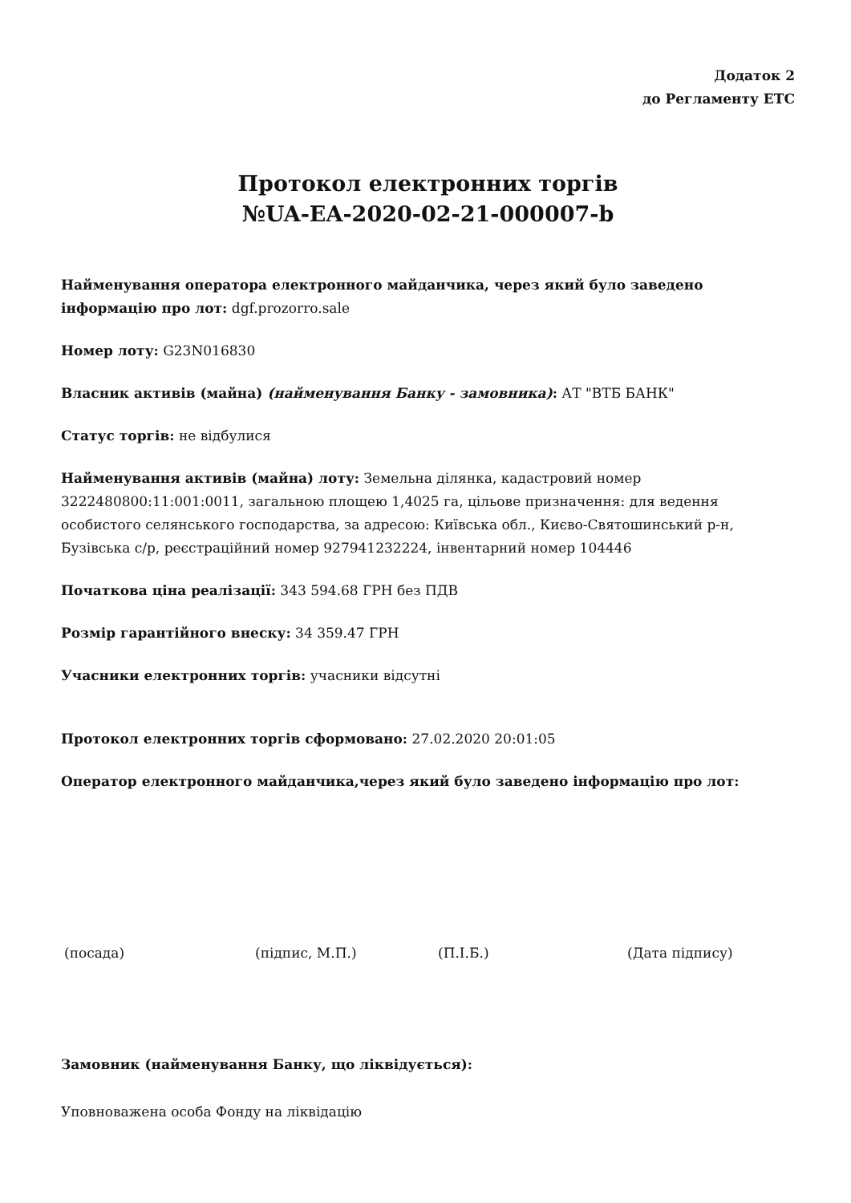Додаток 2
до Регламенту ЕТС
Протокол електронних торгів
№UA-EA-2020-02-21-000007-b
Найменування оператора електронного майданчика, через який було заведено інформацію про лот: dgf.prozorro.sale
Номер лоту: G23N016830
Власник активів (майна) (найменування Банку - замовника): АТ "ВТБ БАНК"
Статус торгів: не відбулися
Найменування активів (майна) лоту: Земельна ділянка, кадастровий номер 3222480800:11:001:0011, загальною площею 1,4025 га, цільове призначення: для ведення особистого селянського господарства, за адресою: Київська обл., Києво-Святошинський р-н, Бузівська с/р, реєстраційний номер 927941232224, інвентарний номер 104446
Початкова ціна реалізації: 343 594.68 ГРН без ПДВ
Розмір гарантійного внеску: 34 359.47 ГРН
Учасники електронних торгів: учасники відсутні
Протокол електронних торгів сформовано: 27.02.2020 20:01:05
Оператор електронного майданчика,через який було заведено інформацію про лот:
(посада) (підпис, М.П.) (П.І.Б.) (Дата підпису)
Замовник (найменування Банку, що ліквідується):
Уповноважена особа Фонду на ліквідацію